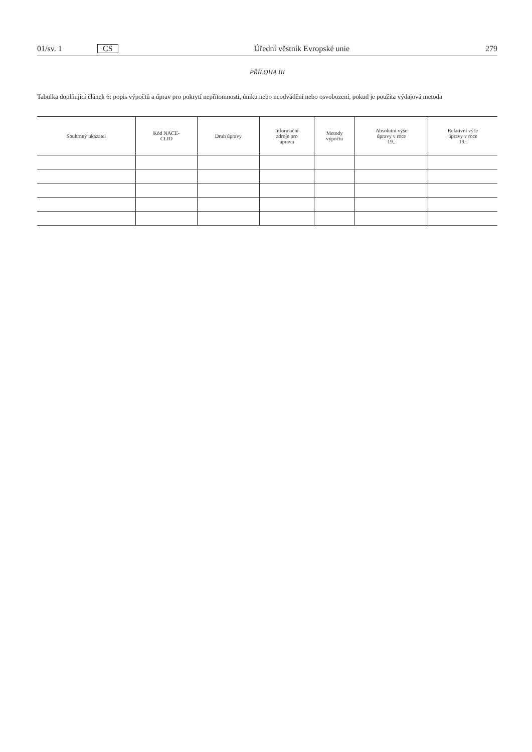01/sv. 1 CS Úřední věstník Evropské unie 279
PŘÍLOHA III
Tabulka doplňující článek 6: popis výpočtů a úprav pro pokrytí nepřítomnosti, úniku nebo neodvádění nebo osvobození, pokud je použita výdajová metoda
| Souhrnný ukazatel | Kód NACE- CLIO | Druh úpravy | Informační zdroje pro úpravu | Metody výpočtu | Absolutní výše úpravy v roce 19.. | Relativní výše úpravy v roce 19.. |
| --- | --- | --- | --- | --- | --- | --- |